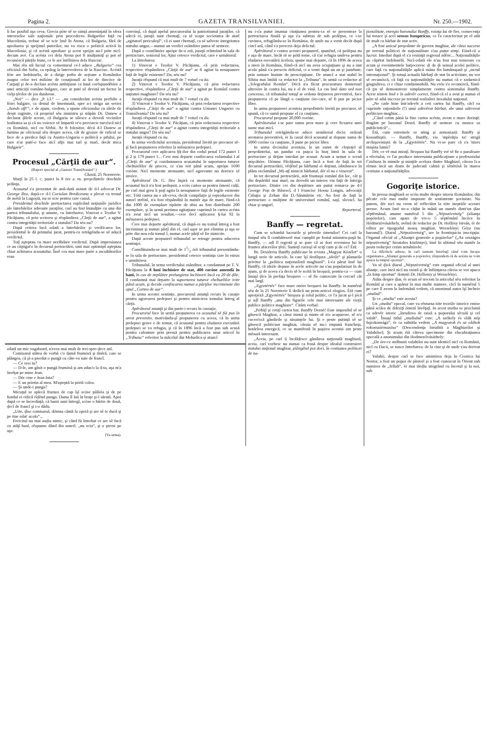Pagina 2. GAZETA TRANSILVANIEI. Nr. 250.—1902.
îi fac posibil aşa ceva. Grecia póte sĕ se simţă ameninţată în sfera intereselor sale naţionale prin procederea Bulgarilor faţă cu Macedonia, trebue sĕ se scie însĕ în Atena, că Bulgaria, fără de aprobarea şi sprijinul puterilor, nu va risca o politică activă în Macedonia, şi că acéstă aprobare şi acest sprijin nu-l póte nicî-decum avé. Cu acésta cei dela Atena pot fi mulţumiţî şi pot sĕ recunóscă părţile bune, ce le are întêlnirea dela Rusciuc.
Mai rĕu stă lucrul cu comentarul ce-l aduce „Bulgaria“ cea oficiósă din Sofia, ca epilog la întrevederea de la Rusciuc. Acéstă fóie are îndrăsnéla, de a dirige pofta de acţiune a Românilor asupra celor trei milióne de conaţionalî ai lor de dincóce de Carpaţî şi de-a declara acésta ambiţiune ca basă corĕspundĕtóre a unei amiciţii române-bulgare, care ar puté sĕ devină un factor în viéţa ţĕrilor de jos dunărene.
„Noi“ — ḑice „P. Ll.“ — „nu considerăm acésta perfidie a fóiei bulgare, ca destul de însemnată, spre a-i striga un serios „hands off!“; e de ajuns, credem, a spune oficiosului cu ideile de drept ruginite, că propriul sĕu ministru şi stăpân Dr. Danew a declarat ḑilele aceste, că Bulgaria se silesce a dovedi vecinilor lealitatea sa şi că nu voiesce sĕ împartă vr'o provincie turcéscă nicî cu Românii, nicî cu Sêrbii. Ar fi folositor, décă d-l Danew ar lumina pe oficiosul sĕu despre aceea, cât de grozav de ridicul se face de a predica faţă cu Austro-Ungaria o politică a jafului, pe care n'ar puté-o face nicî alţii mai tarî şi marî, decât mica Bulgarie“.
Procesul „Cărţii de aur“.
(Raport special al „Gazetei Transilvaniei“.)
Clusiŭ, 25 Noemvrie.
Marţî la 25 l. c. punct la 8 óre a. m. preşedintele deschide şedinţa.
Acusatul s'a presentat de astă-dată asistat de d-l advocat Dr. George Ilea, după-ce d-l Coriolan Brediceanu a plecat cu trenul de aséră la Lugoşiŭ, nu se scie pentru care causă.
Presidentul deschide pertractarea esplicând noţiunile juridice ale întrebărilor adresate juraţilor, carî au fost înmulţite cu una din partea tribunalului, şi anume, cu întrebarea; Vinovat e Teodor V. Păcăţianu, că prin scrierea şi rĕspândirea „Cărţii de aur“, a agitat contra integrităţii teritoriale a statului? Da séu nu?
După cetirea încă odată a întrebărilor şi verificarea lor, presidentul le dă primului jurat, pentru-ca retrăgĕndu-se sĕ aducă verdictul.
Toţî aşteptau cu mare nerăbdare verdictul. După impresiunea ce au câştigat'o în decursul pertractării, unii mai optimiştî aşteptau chiar achitarea acusatului. Însĕ cea mai mare parte a ascultătorilor erau
convinşî, că după apelul procurorului la patriotismul juraţilor, că adecă ei, juraţii sunt chemaţî, ca sĕ scape societatea de atarî „agitatorî periculoşî“, că ei sunt chemaţî, ca sĕ salveze integritatea statului ungar,—numai un verdict osânditor putea sĕ urmeze.
După o consfătuire aprópe de-o oră, juraţii reîntrând în sala de pertractare, seniorul lor, Ajtai cetesce verdictul, care e următorul:
La întrebarea:
1) Vinovat e Teodor V. Păcăţianu, că prin redactarea, respective rĕspândirea „Cărţii de aur“ ar fi agitat la nesupunere faţă de legile esistente? Da, séu nu?
Juraţii rĕspund că mai mult de 7 voturî cu da.
2) Vinovat e Teodor V. Păcăţianu, că prin redactarea respective, rĕspândirea „Cărţii de aur“ a agitat pe Românî contra naţiunei maghiare? Da séu nu?
Juraţii rĕspund cu mai mult de 7 voturî cu da.
3) Vinovat e Teodor V. Păcăţianu, că prin redactarea respective rĕspândirea „Cărţii de aur“ a agitat contra Uniunei Ungariei cu Transilvania? Da séu nu?
Juraţii rĕspund cu mai mult de 7 voturî cu da.
4) Vinovat e Teodor V. Păcăţian, că prin redactarea respective rĕspândirea „Cărţii de aur“ a agitat contra integrităţii teritoriale a statului ungar? Da séu nu?
Juraţii rĕspund cu nu.
In urma verdictului acestuia, presidentul învită pe procuror sĕ-şî facă propunerea referitor la mĕsurarea pedepsei.
Procurorul cere aplicarea §§-ilor din codul penal 172 punct 1 şi 2 şi 179 punct 1... Cere mai departe confiscarea volumului I al „Cărţii de aur“ şi condamnarea acusatului la suportarea tuturor cheltuielilor de proces, ce s'au ivit până acum, aprópe 1600 coróne. Nicî momente atenuante, nicî agravante nu doresce sĕ invóce.
Apĕrătorul Dr. G. Ilea înşiră ca momente atenuante, că acusatul încă n'a fost pedepsit, a scris cartea sa pentru ómenî culţî, pe carî mai greu îi poţî agita la nesupunere faţă de legile esistente etc. Tótă cartea nu e alt-ceva, decât compilaţie şi reproducere din autorî strĕinî, n'a fost rĕspândită în numĕr aşa de mare, fiind-că din 1000 de esemplare tipărite de abia au fost distribuite 200 esemplare, şi în urmă pretinsa agitaţiune cuprinsă în cartea acésta n'a avut nicî un resultat,—cere decî aplicarea §-lui 92 la mĕsurarea pedepsei.
Cere mai departe apĕrătorul, că după-ce nu tomul întreg a fost incriminat şi numai părţî din el, carî uşor se pot elimina şi aşa se póte din nou eda tomul I, numai acele părţî sĕ fie nimicite.
După aceste propunerî tribunalul se retrage pentru aducerea sentinţei.
Consfătuindu-se mai mult de 11/2 óră tribunalul presentându-se în sala de pertractare, presidentul cetesce sentinţa care în estras e următórea:
Tribunalul, în urma verdictului osânditor, a condamnat pe T. V. Păcăţianu la 8 lunî închisóre de stat, 400 coróne amendă în banî, în cas de neplătire prelungirea închisorii încă cu 20 de ḑile; îl condamnă mai departe la suportarea tuturor cheltuelilor ivite până acum, şi decide confiscarea numai a părţilor incriminate din opul „Cartea de aur“.
In urma acestei sentinţe, procurorul anunţă recurs în casaţie pentru agravarea pedepsei şi pentru nimicirea tomului întreg al cărţii.
Apĕrătorul anunţă şi din parte-i recurs în cassaţie.
Procurorul face în urmă propunerea ca acusatul sĕ fiă pus în arest preventiv, motivându-şî propunerea cu aceea, că în urma pedepsei grave e de temut, că acusatul pentru eludarea esecutării pedepsei se va refugia, şi că în 1896 încă a fost pus sub acusă pentru calomnie prin pressă pentru publicarea unui articol în „Tribuna“ referitor la măcelul din Mehadica şi atuncî
odată un mic vagabond, n'avea mai mult de trei-spre-ḑece anî.
Comisarul stătea de vorbă c'o damă frumósă şi tînĕră, care se plângea, că şî-a pierdut o pungă cu câte-va sute de francî.
— Ce vrei tu?
— D-le, am găsit o pungă frumósă şi am adus'o la d-ta, aşa m'a învĕţat pe mine Jean.
— Dér cine e Jean ăsta?
— E un prietin al meu. M'aşteptă la pórtă colea.
— Şi unde-i punga?
Micuţul se aplecă frumos de cap îşî scóse pălăria şi de pe fundul ei ridică rîḑênd punga. Dama îl luă în braţe şi-l sărută. Apoi după ce se încredinţă, că banii sunt întregî, scóse o hârtie de două, ḑecî de francî şi i-o dădù.
„Uite, ḑise comisarul, dómna cântă la operă şi are sĕ te ducă şi pe tine odat' acolo“...
Fericitul nu mai auḑia nimic, şi când fù întrebat ce are sĕ facă cu atâţî banî, rĕspunse dând din umerî: „nu sciu“, şi o şterse pe uşe.
(Va urma).
nu i-s'a putut imanua citaţiunea pentru-ca sĕ se presenteze la pertractarea finală şi aşa s'a subtras de sub pedépsa, ce i-se cuvinea, refugiîndu-se în România, de unde nu a venit decât după cincî anî, când s'a prescris deja delictul.
Apĕrătorul e contra acestei propunerî, spunênd, că pedépsa nu e aşa de mare, încât sĕ se pótă teme, că s'ar refugia undeva pentru eludarea esecutării áceleia; spune mai departe, că în 1896 de aceea a mers în România, fiind-că aicî nu avea ocupaţiune şi nu a stat acolo până s'a prescris delictul, ci a venit după un an şi jumĕtate; prin urmare înainte de prescripţiune. De atuncî a stat stabil în Sibiiu mai întâiŭ ca redactor la „Tribuna“, în urmă ca redactor al „Telegrafului Român“. Décă n'a făcut procuratura demersurî ulteriόre în contra lui, nu e el de vină. La cas însĕ dato sed non concesso, că tribunalul totuşî ar ordona deţinerea preventivă, face propunerea că pe lângă o cauţiune óre-care, sĕ fi pus pe picior liber.
In urma propunerei acesteia preşedintele învită pe procuror, sĕ spună, că ce sumă propune el ca cauţiune.
Procurorul propune 20,000 coróne.
Apĕrătorului i-se pare suma prea mare şi cere ficsarea unei sume mai micî.
Tribunalul retrăgându-se aduce următorul decis: ordonă arestarea preventivă, ér la casul décă acusatul ar depune suma de 5000 coróne ca cauţiune, îl pune pe picior liber.
In urma decisului acestuia, la un sunet de clopoţel al preşedintelui, un pandur cu puşca la braţ întră în sala de pertractare şi deţine imediat pe acusat. Acum a urmat o scenă mişcătóre. Dómna Păcăţianu, care încă a fost de faţă în tot decursul pertractării, vĕḑênd pe bărbatul ei deţinut, isbubnesce în plâns esclamând „Mi-aţî nimicit bărbatul, dér el nu e vinovat“.
In tot decursul pertractării, atât fruntaşii românî din loc, cât şi din depărtărî mai marî, au dovedit un interes viu faţă de întrέga pertractare. Dintre cei din depărtare am putut remarca pe d-l George Pop de Băsescî, d l Francisc Hossu Longin, advocaţii Caluţiu şi Zehan din D.-Sânmărtin etc. Au fost de faţă la pertractare o mulţime de universitarî românî, saşî, slovacî. ba chiar şi ungurî.
Reporterul.
Banffy — regretat.
Cum se schimbă lucrurile şi pĕrerile ómenilor! Cei carî la timpul sĕu îl combăteserĕ mai cumplit pe fostul ministru-paşă br. Banffy, — aḑî îl regretă şi se pare că ar dori revenirea lui în fruntea afacerilor ţĕrii. Sunteţî curioşî sĕ sciţî cum şi de ce? Étă:
Br. Desideriu Banffy publicase în revista „Magyar Közélet“ o lungă serie de articole, în care îşî desfăşura „ideile“ şi planurile privitor la „politica naţionalistă maghiară“. I-s'a părut însĕ lui Banffy, că ideile depuse în acele articole nu s'au popularisat în de ajuns, şi de aceea s'a decis sĕ le scótă în broşură, pentru-ca — cum însuşî ḑice în prefaţa broşurei — sĕ fie cunoscute în cercurî cât mai largî.
„Egyetértés“ face mare onóre broşurei lui Banffy. In numĕrul sĕu de la 25 Noemvrie îi dedică un prim-articol elogios. Étă cum apreţiézâ „Egyetértés“ broşura şi rolul politic, ce l'a jucat şi-l jócă şi aḑî Banffy „una din figurile cele mai interesante ale vieţii publice politice maghiare“. Citǎm verbal:
„Poftiţî şi cetiţî cartea bar. Banffy Dezsö! Este imposibil sĕ se găsescă Maghiar, a cărui inimă şi minte sĕ n'o acapareze, sĕ n'o cucerέscă gândirile şi nisuinţele lui. Şi e peste putinţă sĕ se găsescă politician maghiar, căruia sĕ nu-i impună francheţa, hotărîrea energică, ce se manifestă în paşirea acestui om peste mĕsură interesant.
„Aceia, pe carî îi încălḑesce gândirea naţională maghiară, aceia, carî vorbesc nu numai ca frasă despre idealul construirei statului naţional maghiar, plângênd pot dori, în cestiunea politicei de na-
ţionalitate, energia baronului Banffy, voinţa lui de fier, consecenţa lui tenace şi acel sensus hungaricus. ce l'a caracterisat pe el atât de mult ca bărbat de stat activ.
„A fost unicul preşedinte de guvern maghiar, ale cărui succese pe terenul politicei de naţionalitate s'au putut simţi. Fiind-că a lucrat. Imediat după el s'a resimţit regresul adênc... Naţionalităţile au căpĕtat îndrăsnélă. Nicî-odată ele n'au fost mai temerare ca acum şi evenimentele batjocoresc ḑi de ḑi sensul acelei politice, care faţă cu naţionalităţile aplică mâna fin înmănuşată şi „tactul internaţional“. Şi totuşî actualii bărbaţî de stat în activitate, nu vor sĕ recunóscă, că faţă cu naţionalităţile nu numai că e zadarnică giugiulirea, ci e chiar condamnabilă. Nu vréu s'o recunóscă, fiind-că ţin sĕ demonstreze simplamente contra sistemului Banffy. Acest sistem însĕ e în adevĕr corect, fiind-că el a avut şi numai el póte sĕ aibă succese pe terenul realisărei iteealului naţional.
„Ne cade bine într'adevĕr a ceti cartea lui Banffy, căcî ea cuprinde raţionările (!) unui adevĕrat bărbat, ale unui adeverat politician maghiar...
„Când cetim până la fine cartea acésta, avem o mare dorinţă: Rugăm pe baronul Desid. Banffy sĕ urmeze cu munca sa publicistică“...
Étă, cum estremele se ating şi armoniază: Banffy şi kossuthiştii. — Banffy, Banffy, vie 'mpĕrăţia ta! strigă archişoviniştii de la „Egyetértés“. Nu vi-se pare că s'a 'ntors maşina lumii?
Dér, ce vĕ mai miraţî. Broşura lui Banffy vré sĕ fie o paralisare a efectului, ce l'ar produce interesanta publicaţiune a profesorului Czirbusz în inimile şi minţile acelora dintre Maghiarî, cărora li-a rĕmas încă un dram de judecată calmă şi sĕnĕtósă în marea cestiune a naţionalităţilor.
Gogoriţe istorice.
In pressa maghiară se scriu multe despre istoria Românilor, din pĕcate cele mai multe inspirate de sentimente şoviniste. Nu putem, dér nicî nu vrem sĕ reflectăm la tóte ineptiile acestei presse. Acum însĕ ne-a căḑut în mână un numĕr dintr'un ḑiar sĕptĕmânal, anume numĕrul 5 din „Népszövetség“ (alianţa popórelor), care apare de vre-o 5 sĕptĕmânî încóce în Hódmezövásárhely, avênd de redactor pe Dr. Hollósy István, ér de editor pe tipograful neaoş maghiar, Wesselényi Géza (nu baronul!). Ḑiarul „Népszövetség“, are în frontispiciu inscripţia: Organul oficial al „Alianţei generale a popórelor“ („Az országos népszövetség“ hivatalos közlönye), însĕ în ultimul sĕu numĕr la posta redacţiei cetim următórele:
La diferitele adrese, în carî suntem întrebaţî când vom începe organisarea „Alianţei generale a popórelor, rĕspundem că de acésta ne vom apuca la timpul oportun“.
Va sĕ ḑică ḑiarul „Népszövetség“ este organul oficial al unei alianţe, care încă nicî nu esistă şi de înfiinţarea căreia se vor apuca „la timp oportun“ domnii Dr. Hollossy şi Wesselényi.
Atâta despre ḑiar, ér acum sĕ trecem la articolul sĕu referitor la Românî şi care a apărut în mai multe numere, căcî în numĕrul 5 pe care îl avem la îndemână vedem, că anonimul autor îşî încheie „studiul“.
Şi ce „studiu“ este acesta?
Un „studiu“ epocal, care va rĕsturna tóte teoriile istorice emise până acilea de diferiţî ómenî învĕţaţî. In acest studiu se proclamă ca adevĕr istoric „înrudirea de rassă a poporului sĕcuiŭ şi cel valah“. Însuşî titlul „studiului“ este: „A székely és oláh nép fajrokonsága“, ér ca subtitlu vedem „A magyarok és az oláhok rokonszármazása“ (Descendenţa înrudită a Maghiarilor şi Valahilor). Şi acum étă câteva specimene din elucubraţiunea epocală a anonimului din Hodmezővásárhely:
„De óre-ce străbunii valahilor nu sunt identicî nicî cu Românii, nicî cu Dacii, se nasce întrebarea: de la cine şi de unde s'au derivat ei?
Valahii, despre carî se face amintirea deja în Cronica lui Nestor, a fost un popor de păstorî şi a fost cunoscut în Orient sub numirea de „fellah“, ér mai târḑiu imigrând cu încetul şi la noi, sub